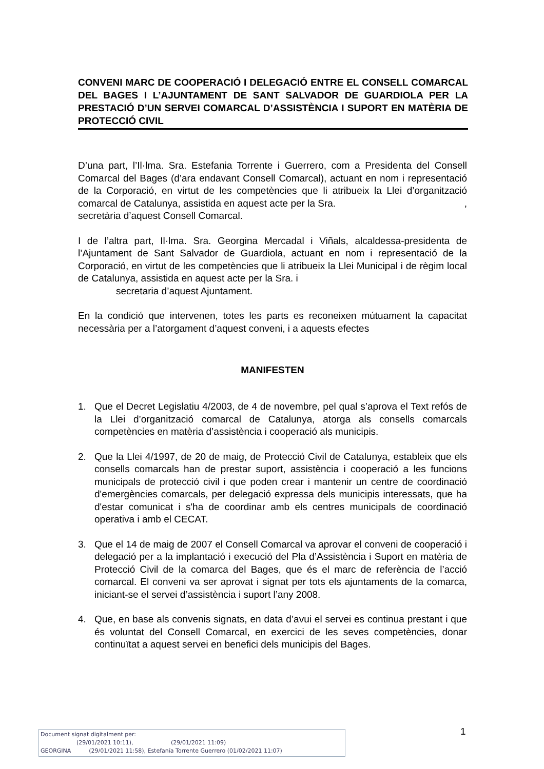CONVENI MARC DE COOPERACIÓ I DELEGACIÓ ENTRE EL CONSELL COMARCAL DEL BAGES I L’AJUNTAMENT DE SANT SALVADOR DE GUARDIOLA PER LA PRESTACIÓ D’UN SERVEI COMARCAL D’ASSISTÈNCIA I SUPORT EN MATÈRIA DE PROTECCIÓ CIVIL
D’una part, l’Il·lma. Sra. Estefania Torrente i Guerrero, com a Presidenta del Consell Comarcal del Bages (d’ara endavant Consell Comarcal), actuant en nom i representació de la Corporació, en virtut de les competències que li atribueix la Llei d’organització comarcal de Catalunya, assistida en aquest acte per la Sra. , secretària d’aquest Consell Comarcal.
I de l’altra part, Il·lma. Sra. Georgina Mercadal i Viñals, alcaldessa-presidenta de l’Ajuntament de Sant Salvador de Guardiola, actuant en nom i representació de la Corporació, en virtut de les competències que li atribueix la Llei Municipal i de règim local de Catalunya, assistida en aquest acte per la Sra. i
secretaria d’aquest Ajuntament.
En la condició que intervenen, totes les parts es reconeixen mútuament la capacitat necessària per a l’atorgament d’aquest conveni, i a aquests efectes
MANIFESTEN
1. Que el Decret Legislatiu 4/2003, de 4 de novembre, pel qual s’aprova el Text refós de la Llei d’organització comarcal de Catalunya, atorga als consells comarcals competències en matèria d’assistència i cooperació als municipis.
2. Que la Llei 4/1997, de 20 de maig, de Protecció Civil de Catalunya, estableix que els consells comarcals han de prestar suport, assistència i cooperació a les funcions municipals de protecció civil i que poden crear i mantenir un centre de coordinació d'emergències comarcals, per delegació expressa dels municipis interessats, que ha d'estar comunicat i s'ha de coordinar amb els centres municipals de coordinació operativa i amb el CECAT.
3. Que el 14 de maig de 2007 el Consell Comarcal va aprovar el conveni de cooperació i delegació per a la implantació i execució del Pla d’Assistència i Suport en matèria de Protecció Civil de la comarca del Bages, que és el marc de referència de l’acció comarcal. El conveni va ser aprovat i signat per tots els ajuntaments de la comarca, iniciant-se el servei d’assistència i suport l’any 2008.
4. Que, en base als convenis signats, en data d’avui el servei es continua prestant i que és voluntat del Consell Comarcal, en exercici de les seves competències, donar continuïtat a aquest servei en benefici dels municipis del Bages.
Document signat digitalment per:
(29/01/2021 10:11), (29/01/2021 11:09)
GEORGINA (29/01/2021 11:58), Estefanía Torrente Guerrero (01/02/2021 11:07)
1